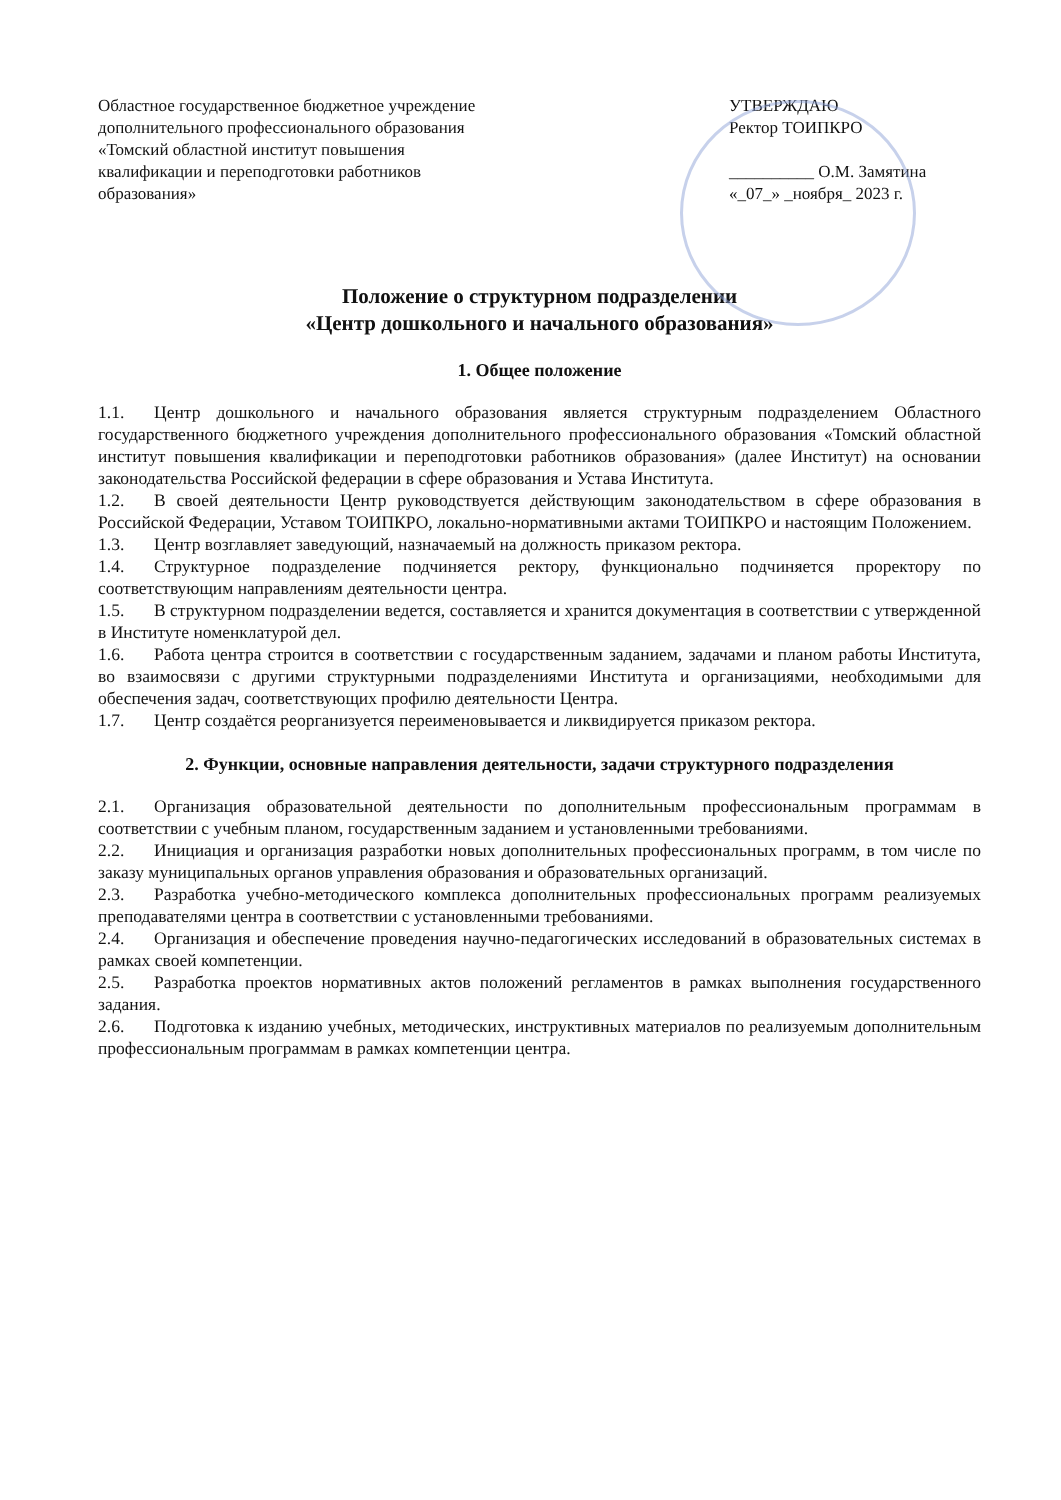Областное государственное бюджетное учреждение дополнительного профессионального образования «Томский областной институт повышения квалификации и переподготовки работников образования»
УТВЕРЖДАЮ
Ректор ТОИПКРО
__________ О.М. Замятина
«_07_» _ноября_ 2023 г.
Положение о структурном подразделении
«Центр дошкольного и начального образования»
1. Общее положение
1.1. Центр дошкольного и начального образования является структурным подразделением Областного государственного бюджетного учреждения дополнительного профессионального образования «Томский областной институт повышения квалификации и переподготовки работников образования» (далее Институт) на основании законодательства Российской федерации в сфере образования и Устава Института.
1.2. В своей деятельности Центр руководствуется действующим законодательством в сфере образования в Российской Федерации, Уставом ТОИПКРО, локально-нормативными актами ТОИПКРО и настоящим Положением.
1.3. Центр возглавляет заведующий, назначаемый на должность приказом ректора.
1.4. Структурное подразделение подчиняется ректору, функционально подчиняется проректору по соответствующим направлениям деятельности центра.
1.5. В структурном подразделении ведется, составляется и хранится документация в соответствии с утвержденной в Институте номенклатурой дел.
1.6. Работа центра строится в соответствии с государственным заданием, задачами и планом работы Института, во взаимосвязи с другими структурными подразделениями Института и организациями, необходимыми для обеспечения задач, соответствующих профилю деятельности Центра.
1.7. Центр создаётся реорганизуется переименовывается и ликвидируется приказом ректора.
2. Функции, основные направления деятельности, задачи структурного подразделения
2.1. Организация образовательной деятельности по дополнительным профессиональным программам в соответствии с учебным планом, государственным заданием и установленными требованиями.
2.2. Инициация и организация разработки новых дополнительных профессиональных программ, в том числе по заказу муниципальных органов управления образования и образовательных организаций.
2.3. Разработка учебно-методического комплекса дополнительных профессиональных программ реализуемых преподавателями центра в соответствии с установленными требованиями.
2.4. Организация и обеспечение проведения научно-педагогических исследований в образовательных системах в рамках своей компетенции.
2.5. Разработка проектов нормативных актов положений регламентов в рамках выполнения государственного задания.
2.6. Подготовка к изданию учебных, методических, инструктивных материалов по реализуемым дополнительным профессиональным программам в рамках компетенции центра.